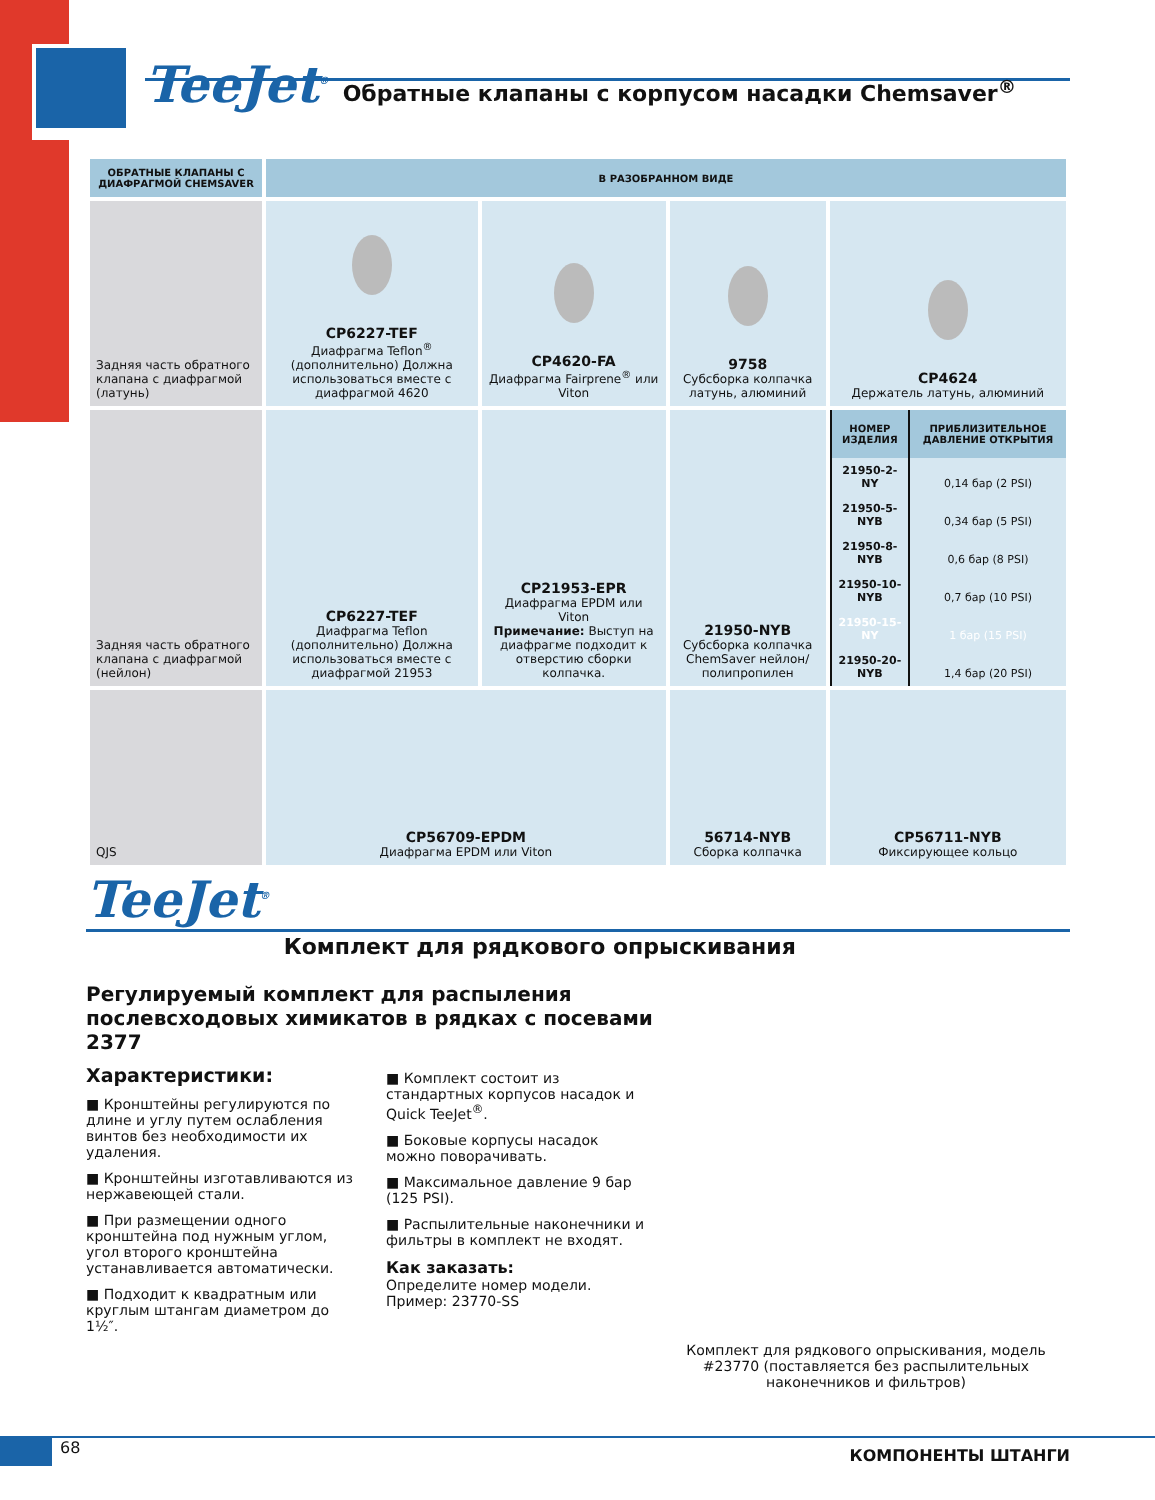TeeJet<sup>®</sup>
Обратные клапаны с корпусом насадки Chemsaver<sup>®</sup>
| ОБРАТНЫЕ КЛАПАНЫ С ДИАФРАГМОЙ CHEMSAVER | В РАЗОБРАННОМ ВИДЕ | | | |
| --- | --- | --- | --- | --- |
| Задняя часть обратного клапана с диафрагмой (латунь) | CP6227-TEF Диафрагма Teflon<sup>®</sup> (дополнительно) Должна использоваться вместе с диафрагмой 4620 | CP4620-FA Диафрагма Fairprene<sup>®</sup> или Viton | 9758 Субсборка колпачка латунь, алюминий | CP4624 Держатель латунь, алюминий |
| Задняя часть обратного клапана с диафрагмой (нейлон) | CP6227-TEF Диафрагма Teflon (дополнительно) Должна использоваться вместе с диафрагмой 21953 | CP21953-EPR Диафрагма EPDM или Viton Примечание: Выступ на диафрагме подходит к отверстию сборки колпачка. | 21950-NYB Субсборка колпачка ChemSaver нейлон/ полипропилен | / НОМЕР ИЗДЕЛИЯ / ПРИБЛИЗИТЕЛЬНОЕ ДАВЛЕНИЕ ОТКРЫТИЯ / / --- / --- / / 21950-2-NY / 0,14 бар (2 PSI) / / 21950-5-NYB / 0,34 бар (5 PSI) / / 21950-8-NYB / 0,6 бар (8 PSI) / / 21950-10-NYB / 0,7 бар (10 PSI) / / 21950-15-NY / 1 бар (15 PSI) / / 21950-20-NYB / 1,4 бар (20 PSI) / |
| QJS | CP56709-EPDM Диафрагма EPDM или Viton | | 56714-NYB Сборка колпачка | CP56711-NYB Фиксирующее кольцо |
TeeJet<sup>®</sup>
Комплект для рядкового опрыскивания
Регулируемый комплект для распыления послевсходовых химикатов в рядках с посевами 2377
Характеристики:
■ Кронштейны регулируются по длине и углу путем ослабления винтов без необходимости их удаления.
■ Кронштейны изготавливаются из нержавеющей стали.
■ При размещении одного кронштейна под нужным углом, угол второго кронштейна устанавливается автоматически.
■ Подходит к квадратным или круглым штангам диаметром до 1½″.
■ Комплект состоит из стандартных корпусов насадок и Quick TeeJet<sup>®</sup>.
■ Боковые корпусы насадок можно поворачивать.
■ Максимальное давление 9 бар (125 PSI).
■ Распылительные наконечники и фильтры в комплект не входят.
Как заказать:
Определите номер модели.
Пример: 23770-SS
Комплект для рядкового опрыскивания, модель #23770 (поставляется без распылительных наконечников и фильтров)
68
КОМПОНЕНТЫ ШТАНГИ